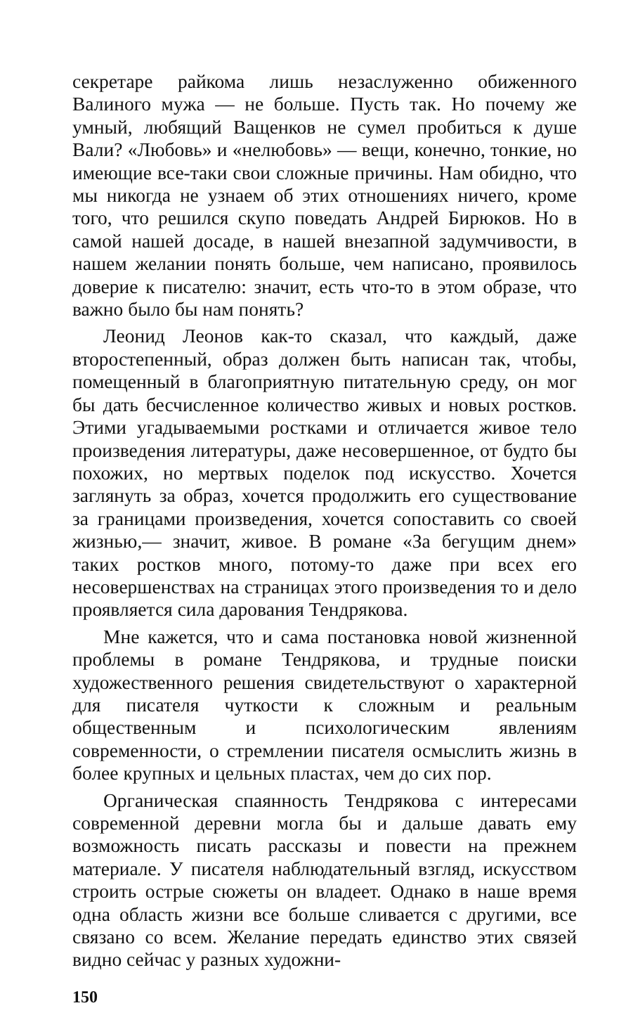секретаре райкома лишь незаслуженно обиженного Валиного мужа — не больше. Пусть так. Но почему же умный, любящий Ващенков не сумел пробиться к душе Вали? «Любовь» и «нелюбовь» — вещи, конечно, тонкие, но имеющие все-таки свои сложные причины. Нам обидно, что мы никогда не узнаем об этих отношениях ничего, кроме того, что решился скупо поведать Андрей Бирюков. Но в самой нашей досаде, в нашей внезапной задумчивости, в нашем желании понять больше, чем написано, проявилось доверие к писателю: значит, есть что-то в этом образе, что важно было бы нам понять?
Леонид Леонов как-то сказал, что каждый, даже второстепенный, образ должен быть написан так, чтобы, помещенный в благоприятную питательную среду, он мог бы дать бесчисленное количество живых и новых ростков. Этими угадываемыми ростками и отличается живое тело произведения литературы, даже несовершенное, от будто бы похожих, но мертвых поделок под искусство. Хочется заглянуть за образ, хочется продолжить его существование за границами произведения, хочется сопоставить со своей жизнью,— значит, живое. В романе «За бегущим днем» таких ростков много, потому-то даже при всех его несовершенствах на страницах этого произведения то и дело проявляется сила дарования Тендрякова.
Мне кажется, что и сама постановка новой жизненной проблемы в романе Тендрякова, и трудные поиски художественного решения свидетельствуют о характерной для писателя чуткости к сложным и реальным общественным и психологическим явлениям современности, о стремлении писателя осмыслить жизнь в более крупных и цельных пластах, чем до сих пор.
Органическая спаянность Тендрякова с интересами современной деревни могла бы и дальше давать ему возможность писать рассказы и повести на прежнем материале. У писателя наблюдательный взгляд, искусством строить острые сюжеты он владеет. Однако в наше время одна область жизни все больше сливается с другими, все связано со всем. Желание передать единство этих связей видно сейчас у разных художни-
150